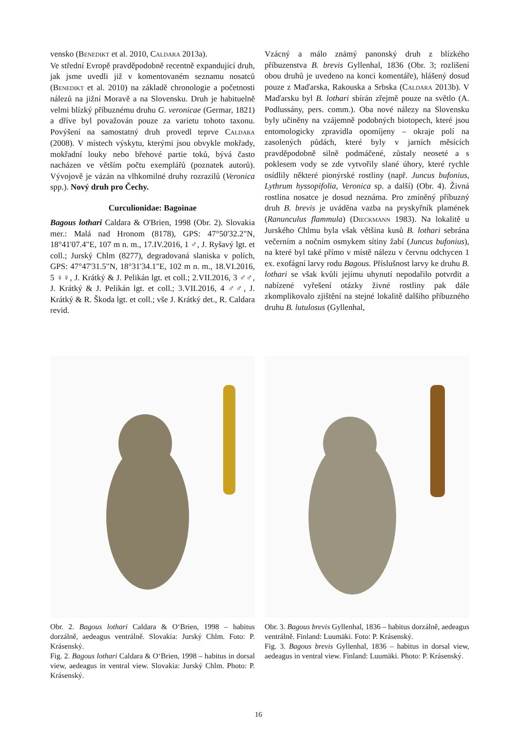vensko (BENEDIKT et al. 2010, CALDARA 2013a).
Ve střední Evropě pravděpodobně recentně expandující druh, jak jsme uvedli již v komentovaném seznamu nosatců (BENEDIKT et al. 2010) na základě chronologie a početnosti nálezů na jižní Moravě a na Slovensku. Druh je habituelně velmi blízký příbuznému druhu G. veronicae (Germar, 1821) a dříve byl považován pouze za varietu tohoto taxonu. Povýšení na samostatný druh provedl teprve CALDARA (2008). V místech výskytu, kterými jsou obvykle mokřady, mokřadní louky nebo břehové partie toků, bývá často nacházen ve větším počtu exemplářů (poznatek autorů). Vývojově je vázán na vlhkomilné druhy rozrazilů (Veronica spp.). Nový druh pro Čechy.
Curculionidae: Bagoinae
Bagous lothari Caldara & O'Brien, 1998 (Obr. 2). Slovakia mer.: Malá nad Hronom (8178), GPS: 47°50'32.2"N, 18°41'07.4"E, 107 m n. m., 17.IV.2016, 1 ♂, J. Ryšavý lgt. et coll.; Jurský Chlm (8277), degradovaná slaniska v polích, GPS: 47°47'31.5"N, 18°31'34.1"E, 102 m n. m., 18.VI.2016, 5 ♀♀, J. Krátký & J. Pelikán lgt. et coll.; 2.VII.2016, 3 ♂♂, J. Krátký & J. Pelikán lgt. et coll.; 3.VII.2016, 4 ♂♂, J. Krátký & R. Škoda lgt. et coll.; vše J. Krátký det., R. Caldara revid.
Vzácný a málo známý panonský druh z blízkého příbuzenstva B. brevis Gyllenhal, 1836 (Obr. 3; rozlišení obou druhů je uvedeno na konci komentáře), hlášený dosud pouze z Maďarska, Rakouska a Srbska (CALDARA 2013b). V Maďarsku byl B. lothari sbírán zřejmě pouze na světlo (A. Podlussány, pers. comm.). Oba nové nálezy na Slovensku byly učiněny na vzájemně podobných biotopech, které jsou entomologicky zpravidla opomíjeny – okraje polí na zasolených půdách, které byly v jarních měsících pravděpodobně silně podmáčené, zůstaly neoseté a s poklesem vody se zde vytvořily slané úhory, které rychle osídlily některé pionýrské rostliny (např. Juncus bufonius, Lythrum hyssopifolia, Veronica sp. a další) (Obr. 4). Živná rostlina nosatce je dosud neznáma. Pro zmíněný příbuzný druh B. brevis je uváděna vazba na pryskyřník plamének (Ranunculus flammula) (DIECKMANN 1983). Na lokalitě u Jurského Chlmu byla však většina kusů B. lothari sebrána večerním a nočním osmykem sítiny žabí (Juncus bufonius), na které byl také přímo v místě nálezu v červnu odchycen 1 ex. exofágní larvy rodu Bagous. Příslušnost larvy ke druhu B. lothari se však kvůli jejímu uhynutí nepodařilo potvrdit a nabízené vyřešení otázky živné rostliny pak dále zkomplikovalo zjištění na stejné lokalitě dalšího příbuzného druhu B. lutulosus (Gyllenhal,
Obr. 2. Bagous lothari Caldara & O‘Brien, 1998 – habitus dorzálně, aedeagus ventrálně. Slovakia: Jurský Chlm. Foto: P. Krásenský.
Fig. 2. Bagous lothari Caldara & O‘Brien, 1998 – habitus in dorsal view, aedeagus in ventral view. Slovakia: Jurský Chlm. Photo: P. Krásenský.
Obr. 3. Bagous brevis Gyllenhal, 1836 – habitus dorzálně, aedeagus ventrálně. Finland: Luumäki. Foto: P. Krásenský.
Fig. 3. Bagous brevis Gyllenhal, 1836 – habitus in dorsal view, aedeagus in ventral view. Finland: Luumäki. Photo: P. Krásenský.
16